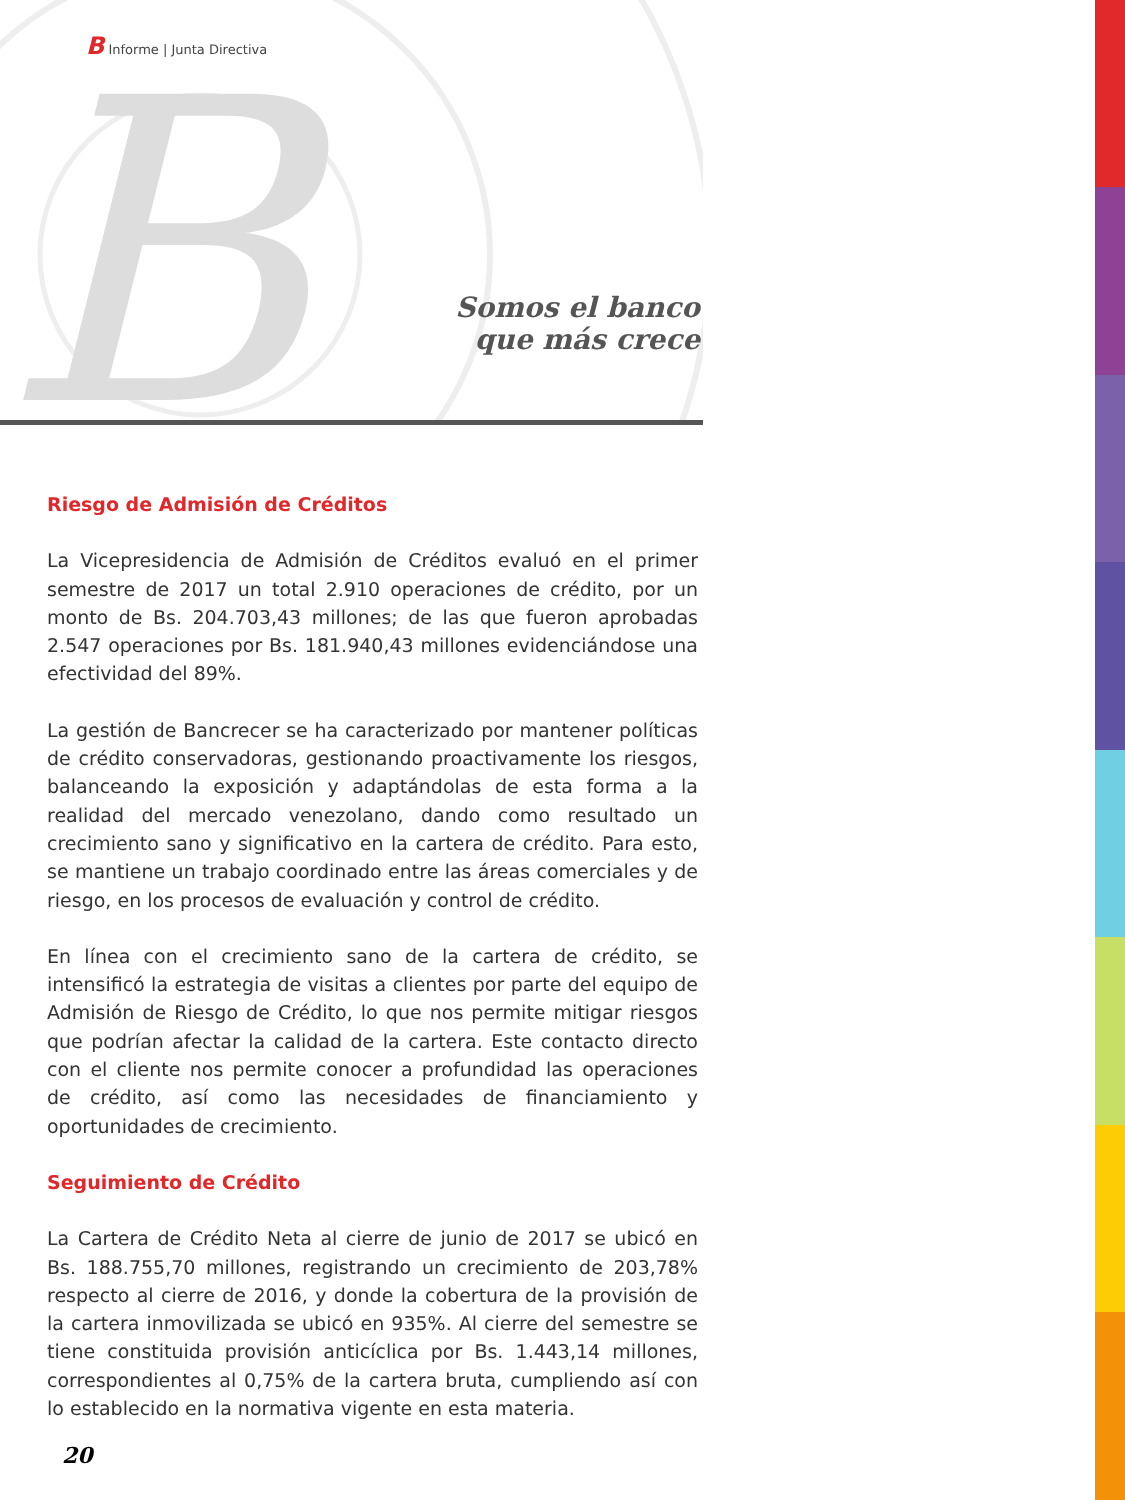B
B Informe | Junta Directiva
Somos el banco
que más crece
Riesgo de Admisión de Créditos
La Vicepresidencia de Admisión de Créditos evaluó en el primer semestre de 2017 un total 2.910 operaciones de crédito, por un monto de Bs. 204.703,43 millones; de las que fueron aprobadas 2.547 operaciones por Bs. 181.940,43 millones evidenciándose una efectividad del 89%.
La gestión de Bancrecer se ha caracterizado por mantener políticas de crédito conservadoras, gestionando proactivamente los riesgos, balanceando la exposición y adaptándolas de esta forma a la realidad del mercado venezolano, dando como resultado un crecimiento sano y significativo en la cartera de crédito. Para esto, se mantiene un trabajo coordinado entre las áreas comerciales y de riesgo, en los procesos de evaluación y control de crédito.
En línea con el crecimiento sano de la cartera de crédito, se intensificó la estrategia de visitas a clientes por parte del equipo de Admisión de Riesgo de Crédito, lo que nos permite mitigar riesgos que podrían afectar la calidad de la cartera. Este contacto directo con el cliente nos permite conocer a profundidad las operaciones de crédito, así como las necesidades de financiamiento y oportunidades de crecimiento.
Seguimiento de Crédito
La Cartera de Crédito Neta al cierre de junio de 2017 se ubicó en Bs. 188.755,70 millones, registrando un crecimiento de 203,78% respecto al cierre de 2016, y donde la cobertura de la provisión de la cartera inmovilizada se ubicó en 935%. Al cierre del semestre se tiene constituida provisión anticíclica por Bs. 1.443,14 millones, correspondientes al 0,75% de la cartera bruta, cumpliendo así con lo establecido en la normativa vigente en esta materia.
20